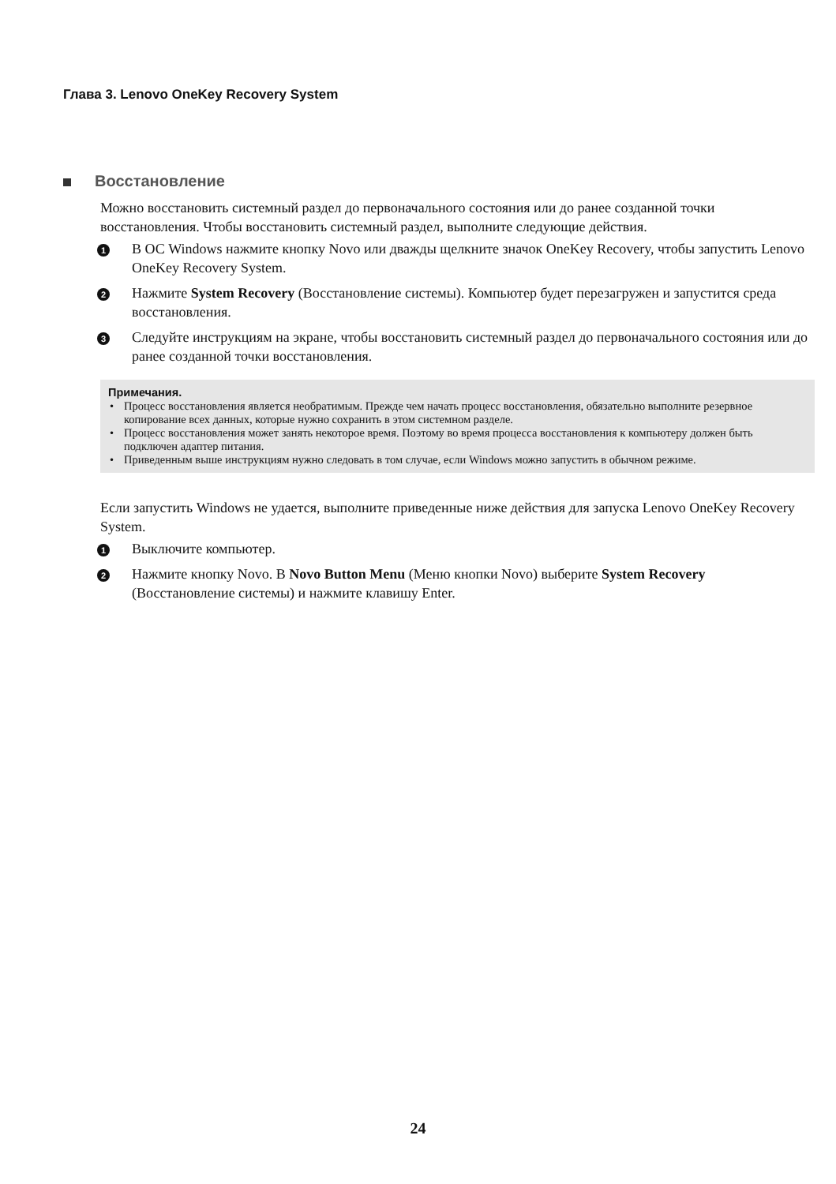Глава 3. Lenovo OneKey Recovery System
Восстановление
Можно восстановить системный раздел до первоначального состояния или до ранее созданной точки восстановления. Чтобы восстановить системный раздел, выполните следующие действия.
1
В ОС Windows нажмите кнопку Novo или дважды щелкните значок OneKey Recovery, чтобы запустить Lenovo OneKey Recovery System.
2
Нажмите System Recovery (Восстановление системы). Компьютер будет перезагружен и запустится среда восстановления.
3
Следуйте инструкциям на экране, чтобы восстановить системный раздел до первоначального состояния или до ранее созданной точки восстановления.
Примечания.
• Процесс восстановления является необратимым. Прежде чем начать процесс восстановления, обязательно выполните резервное копирование всех данных, которые нужно сохранить в этом системном разделе.
• Процесс восстановления может занять некоторое время. Поэтому во время процесса восстановления к компьютеру должен быть подключен адаптер питания.
• Приведенным выше инструкциям нужно следовать в том случае, если Windows можно запустить в обычном режиме.
Если запустить Windows не удается, выполните приведенные ниже действия для запуска Lenovo OneKey Recovery System.
1
Выключите компьютер.
2
Нажмите кнопку Novo. В Novo Button Menu (Меню кнопки Novo) выберите System Recovery (Восстановление системы) и нажмите клавишу Enter.
24